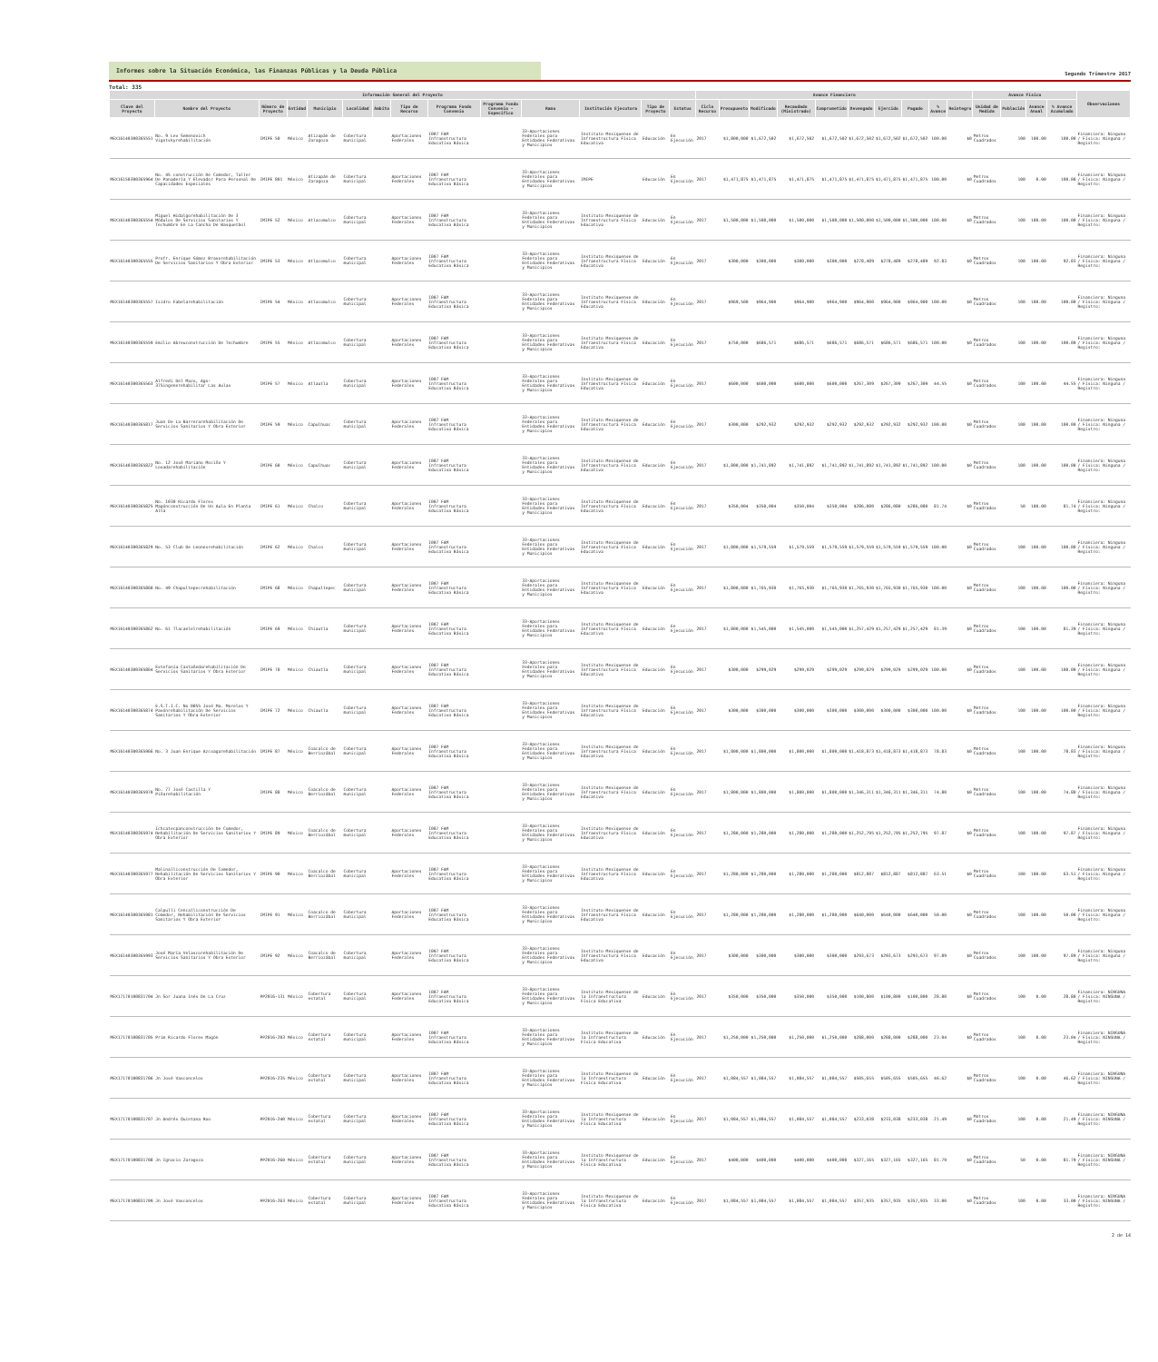Informes sobre la Situación Económica, las Finanzas Públicas y la Deuda Pública
Segundo Trimestre 2017
Total: 335
| Información General del Proyecto | | | | | | | | | | | | | | Avance Financiero | | | | | | | | | | Avance Físico | | | | Observaciones |
| --- | --- | --- | --- | --- | --- | --- | --- | --- | --- | --- | --- | --- | --- | --- | --- | --- | --- | --- | --- | --- | --- | --- | --- | --- | --- | --- | --- | --- |
| Clave del Proyecto | Nombre del Proyecto | Número de Proyecto | Entidad | Municipio | Localidad | Ámbito | Tipo de Recurso | Programa Fondo Convenio | Programa Fondo Convenio - Específico | Ramo | Institución Ejecutora | Tipo de Proyecto | Estatus | Ciclo Recurso | Presupuesto | Modificado | Recaudado (Ministrado) | Comprometido | Devengado | Ejercido | Pagado | % Avance | Reintegro | Unidad de Medida | Población | Avance Anual | % Avance Acumulado | |
| MEX16140300365551 | No. 9 Lev Semenovich Vigotskyrehabilitación | IMIPE 50 | México | Atizapán de Zaragoza | Cobertura municipal | | Aportaciones Federales | I007 FAM Infraestructura Educativa Básica | | 33-Aportaciones Federales para Entidades Federativas y Municipios | Instituto Mexiquense de Infraestructura Física Educativa | Educación | En Ejecución | 2017 | $1,800,000 | $1,672,502 | $1,672,502 | $1,672,502 | $1,672,502 | $1,672,502 | $1,672,502 | 100.00 | $0 | Metros Cuadrados | 100 | 100.00 | 100.00 | Financiera: Ninguna / Física: Ninguna / Registro: |
| MEX16150300365964 | No. 45 construcción De Comedor, Taller De Panadería Y Elevador Para Personal De Capacidades Especiales | IMIPE 801 | México | Atizapán de Zaragoza | Cobertura municipal | | Aportaciones Federales | I007 FAM Infraestructura Educativa Básica | | 33-Aportaciones Federales para Entidades Federativas y Municipios | IMIPE | Educación | En Ejecución | 2017 | $1,471,875 | $1,471,875 | $1,471,875 | $1,471,875 | $1,471,875 | $1,471,875 | $1,471,875 | 100.00 | $0 | Metros Cuadrados | 100 | 0.00 | 100.00 | Financiera: Ninguna / Física: Ninguna / Registro: |
| MEX16140300365554 | Miguel Hidalgorehabilitación De 3 Módulos De Servicios Sanitarios Y Techumbre En La Cancha De Basquetbol | IMIPE 52 | México | Atlacomulco | Cobertura municipal | | Aportaciones Federales | I007 FAM Infraestructura Educativa Básica | | 33-Aportaciones Federales para Entidades Federativas y Municipios | Instituto Mexiquense de Infraestructura Física Educativa | Educación | En Ejecución | 2017 | $1,500,000 | $1,500,000 | $1,500,000 | $1,500,000 | $1,500,000 | $1,500,000 | $1,500,000 | 100.00 | $0 | Metros Cuadrados | 100 | 100.00 | 100.00 | Financiera: Ninguna / Física: Ninguna / Registro: |
| MEX16140300365555 | Profr. Enrique Gómez Bravorehabilitación De Servicios Sanitarios Y Obra Exterior | IMIPE 53 | México | Atlacomulco | Cobertura municipal | | Aportaciones Federales | I007 FAM Infraestructura Educativa Básica | | 33-Aportaciones Federales para Entidades Federativas y Municipios | Instituto Mexiquense de Infraestructura Física Educativa | Educación | En Ejecución | 2017 | $300,000 | $300,000 | $300,000 | $300,000 | $278,489 | $278,489 | $278,489 | 92.83 | $0 | Metros Cuadrados | 100 | 100.00 | 92.83 | Financiera: Ninguna / Física: Ninguna / Registro: |
| MEX16140300365557 | Isidro Fabelarehabilitación | IMIPE 54 | México | Atlacomulco | Cobertura municipal | | Aportaciones Federales | I007 FAM Infraestructura Educativa Básica | | 33-Aportaciones Federales para Entidades Federativas y Municipios | Instituto Mexiquense de Infraestructura Física Educativa | Educación | En Ejecución | 2017 | $969,500 | $964,900 | $964,900 | $964,900 | $964,900 | $964,900 | $964,900 | 100.00 | $0 | Metros Cuadrados | 100 | 100.00 | 100.00 | Financiera: Ninguna / Física: Ninguna / Registro: |
| MEX16140300365559 | Emilio Abreuconstrucción De Techumbre | IMIPE 55 | México | Atlacomulco | Cobertura municipal | | Aportaciones Federales | I007 FAM Infraestructura Educativa Básica | | 33-Aportaciones Federales para Entidades Federativas y Municipios | Instituto Mexiquense de Infraestructura Física Educativa | Educación | En Ejecución | 2017 | $750,000 | $686,571 | $686,571 | $686,571 | $686,571 | $686,571 | $686,571 | 100.00 | $0 | Metros Cuadrados | 100 | 100.00 | 100.00 | Financiera: Ninguna / Física: Ninguna / Registro: |
| MEX16140300365563 | Alfredi Del Mazo, Ago-375ingenerehabilitar Las Aulas | IMIPE 57 | México | Atlautla | Cobertura municipal | | Aportaciones Federales | I007 FAM Infraestructura Educativa Básica | | 33-Aportaciones Federales para Entidades Federativas y Municipios | Instituto Mexiquense de Infraestructura Física Educativa | Educación | En Ejecución | 2017 | $600,000 | $600,000 | $600,000 | $600,000 | $267,309 | $267,309 | $267,309 | 44.55 | $0 | Metros Cuadrados | 100 | 100.00 | 44.55 | Financiera: Ninguna / Física: Ninguna / Registro: |
| MEX16140300365817 | Juan De La Barrerarehabilitación De Servicios Sanitarios Y Obra Exterior | IMIPE 59 | México | Capulhuac | Cobertura municipal | | Aportaciones Federales | I007 FAM Infraestructura Educativa Básica | | 33-Aportaciones Federales para Entidades Federativas y Municipios | Instituto Mexiquense de Infraestructura Física Educativa | Educación | En Ejecución | 2017 | $300,000 | $292,932 | $292,932 | $292,932 | $292,932 | $292,932 | $292,932 | 100.00 | $0 | Metros Cuadrados | 100 | 100.00 | 100.00 | Financiera: Ninguna / Física: Ninguna / Registro: |
| MEX16140300365822 | No. 12 José Mariano Mociño Y Losadarehabilitación | IMIPE 60 | México | Capulhuac | Cobertura municipal | | Aportaciones Federales | I007 FAM Infraestructura Educativa Básica | | 33-Aportaciones Federales para Entidades Federativas y Municipios | Instituto Mexiquense de Infraestructura Física Educativa | Educación | En Ejecución | 2017 | $1,800,000 | $1,741,892 | $1,741,892 | $1,741,892 | $1,741,892 | $1,741,892 | $1,741,892 | 100.00 | $0 | Metros Cuadrados | 100 | 100.00 | 100.00 | Financiera: Ninguna / Física: Ninguna / Registro: |
| MEX16140300365825 | No. 1030 Ricardo Flores Magónconstrucción De Un Aula En Planta Alta | IMIPE 61 | México | Chalco | Cobertura municipal | | Aportaciones Federales | I007 FAM Infraestructura Educativa Básica | | 33-Aportaciones Federales para Entidades Federativas y Municipios | Instituto Mexiquense de Infraestructura Física Educativa | Educación | En Ejecución | 2017 | $350,004 | $350,004 | $350,004 | $350,004 | $286,080 | $286,080 | $286,080 | 81.74 | $0 | Metros Cuadrados | 50 | 100.00 | 81.74 | Financiera: Ninguna / Física: Ninguna / Registro: |
| MEX16140300365829 | No. 53 Club De Leonesrehabilitación | IMIPE 62 | México | Chalco | Cobertura municipal | | Aportaciones Federales | I007 FAM Infraestructura Educativa Básica | | 33-Aportaciones Federales para Entidades Federativas y Municipios | Instituto Mexiquense de Infraestructura Física Educativa | Educación | En Ejecución | 2017 | $1,800,000 | $1,579,559 | $1,579,559 | $1,579,559 | $1,579,559 | $1,579,559 | $1,579,559 | 100.00 | $0 | Metros Cuadrados | 100 | 100.00 | 100.00 | Financiera: Ninguna / Física: Ninguna / Registro: |
| MEX16140300365860 | No. 49 Chapultepecrehabilitación | IMIPE 68 | México | Chapultepec | Cobertura municipal | | Aportaciones Federales | I007 FAM Infraestructura Educativa Básica | | 33-Aportaciones Federales para Entidades Federativas y Municipios | Instituto Mexiquense de Infraestructura Física Educativa | Educación | En Ejecución | 2017 | $1,800,000 | $1,765,930 | $1,765,930 | $1,765,930 | $1,765,930 | $1,765,930 | $1,765,930 | 100.00 | $0 | Metros Cuadrados | 100 | 100.00 | 100.00 | Financiera: Ninguna / Física: Ninguna / Registro: |
| MEX16140300365862 | No. 61 Tlacaelelrehabilitación | IMIPE 69 | México | Chiautla | Cobertura municipal | | Aportaciones Federales | I007 FAM Infraestructura Educativa Básica | | 33-Aportaciones Federales para Entidades Federativas y Municipios | Instituto Mexiquense de Infraestructura Física Educativa | Educación | En Ejecución | 2017 | $1,800,000 | $1,545,000 | $1,545,000 | $1,545,000 | $1,257,429 | $1,257,429 | $1,257,429 | 81.39 | $0 | Metros Cuadrados | 100 | 100.00 | 81.39 | Financiera: Ninguna / Física: Ninguna / Registro: |
| MEX16140300365864 | Estefanía Castañedarehabilitación De Servicios Sanitarios Y Obra Exterior | IMIPE 70 | México | Chiautla | Cobertura municipal | | Aportaciones Federales | I007 FAM Infraestructura Educativa Básica | | 33-Aportaciones Federales para Entidades Federativas y Municipios | Instituto Mexiquense de Infraestructura Física Educativa | Educación | En Ejecución | 2017 | $300,000 | $299,029 | $299,029 | $299,029 | $299,029 | $299,029 | $299,029 | 100.00 | $0 | Metros Cuadrados | 100 | 100.00 | 100.00 | Financiera: Ninguna / Física: Ninguna / Registro: |
| MEX16140300365874 | E.S.T.I.C. No 0055 José Ma. Morelos Y Pavónrehabilitación De Servicios Sanitarios Y Obra Exterior | IMIPE 72 | México | Chiautla | Cobertura municipal | | Aportaciones Federales | I007 FAM Infraestructura Educativa Básica | | 33-Aportaciones Federales para Entidades Federativas y Municipios | Instituto Mexiquense de Infraestructura Física Educativa | Educación | En Ejecución | 2017 | $300,000 | $300,000 | $300,000 | $300,000 | $300,000 | $300,000 | $300,000 | 100.00 | $0 | Metros Cuadrados | 100 | 100.00 | 100.00 | Financiera: Ninguna / Física: Ninguna / Registro: |
| MEX16140300365966 | No. 3 Juan Enrique Azcoagarehabilitación | IMIPE 87 | México | Coacalco de Berriozábal | Cobertura municipal | | Aportaciones Federales | I007 FAM Infraestructura Educativa Básica | | 33-Aportaciones Federales para Entidades Federativas y Municipios | Instituto Mexiquense de Infraestructura Física Educativa | Educación | En Ejecución | 2017 | $1,800,000 | $1,800,000 | $1,800,000 | $1,800,000 | $1,418,873 | $1,418,873 | $1,418,873 | 78.83 | $0 | Metros Cuadrados | 100 | 100.00 | 78.83 | Financiera: Ninguna / Física: Ninguna / Registro: |
| MEX16140300365970 | No. 77 José Castilla Y Piñarehabilitación | IMIPE 88 | México | Coacalco de Berriozábal | Cobertura municipal | | Aportaciones Federales | I007 FAM Infraestructura Educativa Básica | | 33-Aportaciones Federales para Entidades Federativas y Municipios | Instituto Mexiquense de Infraestructura Física Educativa | Educación | En Ejecución | 2017 | $1,800,000 | $1,800,000 | $1,800,000 | $1,800,000 | $1,346,311 | $1,346,311 | $1,346,311 | 74.80 | $0 | Metros Cuadrados | 100 | 100.00 | 74.80 | Financiera: Ninguna / Física: Ninguna / Registro: |
| MEX16140300365974 | Ichcatecpanconstrucción De Comedor, Rehabilitación De Servicios Sanitarios Y Obra Exterior | IMIPE 89 | México | Coacalco de Berriozábal | Cobertura municipal | | Aportaciones Federales | I007 FAM Infraestructura Educativa Básica | | 33-Aportaciones Federales para Entidades Federativas y Municipios | Instituto Mexiquense de Infraestructura Física Educativa | Educación | En Ejecución | 2017 | $1,280,000 | $1,280,000 | $1,280,000 | $1,280,000 | $1,252,795 | $1,252,795 | $1,252,795 | 97.87 | $0 | Metros Cuadrados | 100 | 100.00 | 97.87 | Financiera: Ninguna / Física: Ninguna / Registro: |
| MEX16140300365977 | Malinalliconstrucción De Comedor, Rehabilitación De Servicios Sanitarios Y Obra Exterior | IMIPE 90 | México | Coacalco de Berriozábal | Cobertura municipal | | Aportaciones Federales | I007 FAM Infraestructura Educativa Básica | | 33-Aportaciones Federales para Entidades Federativas y Municipios | Instituto Mexiquense de Infraestructura Física Educativa | Educación | En Ejecución | 2017 | $1,280,000 | $1,280,000 | $1,280,000 | $1,280,000 | $812,887 | $812,887 | $812,887 | 63.51 | $0 | Metros Cuadrados | 100 | 100.00 | 63.51 | Financiera: Ninguna / Física: Ninguna / Registro: |
| MEX16140300365981 | Calpulli Cencalliconstrucción De Comedor, Rehabilitación De Servicios Sanitarios Y Obra Exterior | IMIPE 91 | México | Coacalco de Berriozábal | Cobertura municipal | | Aportaciones Federales | I007 FAM Infraestructura Educativa Básica | | 33-Aportaciones Federales para Entidades Federativas y Municipios | Instituto Mexiquense de Infraestructura Física Educativa | Educación | En Ejecución | 2017 | $1,280,000 | $1,280,000 | $1,280,000 | $1,280,000 | $640,000 | $640,000 | $640,000 | 50.00 | $0 | Metros Cuadrados | 100 | 100.00 | 50.00 | Financiera: Ninguna / Física: Ninguna / Registro: |
| MEX16140300365993 | José María Velascorehabilitación De Servicios Sanitarios Y Obra Exterior | IMIPE 92 | México | Coacalco de Berriozábal | Cobertura municipal | | Aportaciones Federales | I007 FAM Infraestructura Educativa Básica | | 33-Aportaciones Federales para Entidades Federativas y Municipios | Instituto Mexiquense de Infraestructura Física Educativa | Educación | En Ejecución | 2017 | $300,000 | $300,000 | $300,000 | $300,000 | $293,673 | $293,673 | $293,673 | 97.89 | $0 | Metros Cuadrados | 100 | 100.00 | 97.89 | Financiera: Ninguna / Física: Ninguna / Registro: |
| MEX17170100831704 | Jn Sor Juana Inés De La Cruz | PP2016-131 | México | Cobertura estatal | Cobertura municipal | | Aportaciones Federales | I007 FAM Infraestructura Educativa Básica | | 33-Aportaciones Federales para Entidades Federativas y Municipios | Instituto Mexiquense de la Infraestructura Física Educativa | Educación | En Ejecución | 2017 | $350,000 | $350,000 | $350,000 | $350,000 | $100,800 | $100,800 | $100,800 | 28.80 | $0 | Metros Cuadrados | 100 | 0.00 | 28.80 | Financiera: NINGUNA / Física: NINGUNA / Registro: |
| MEX17170100831705 | Prim Ricardo Flores Magón | PP2016-203 | México | Cobertura estatal | Cobertura municipal | | Aportaciones Federales | I007 FAM Infraestructura Educativa Básica | | 33-Aportaciones Federales para Entidades Federativas y Municipios | Instituto Mexiquense de la Infraestructura Física Educativa | Educación | En Ejecución | 2017 | $1,250,000 | $1,250,000 | $1,250,000 | $1,250,000 | $288,000 | $288,000 | $288,000 | 23.04 | $0 | Metros Cuadrados | 100 | 0.00 | 23.04 | Financiera: NINGUNA / Física: NINGUNA / Registro: |
| MEX17170100831706 | Jn José Vasconcelos | PP2016-235 | México | Cobertura estatal | Cobertura municipal | | Aportaciones Federales | I007 FAM Infraestructura Educativa Básica | | 33-Aportaciones Federales para Entidades Federativas y Municipios | Instituto Mexiquense de la Infraestructura Física Educativa | Educación | En Ejecución | 2017 | $1,084,557 | $1,084,557 | $1,084,557 | $1,084,557 | $505,655 | $505,655 | $505,655 | 46.62 | $0 | Metros Cuadrados | 100 | 0.00 | 46.62 | Financiera: NINGUNA / Física: NINGUNA / Registro: |
| MEX17170100831707 | Jn Andrés Quintana Roo | PP2016-240 | México | Cobertura estatal | Cobertura municipal | | Aportaciones Federales | I007 FAM Infraestructura Educativa Básica | | 33-Aportaciones Federales para Entidades Federativas y Municipios | Instituto Mexiquense de la Infraestructura Física Educativa | Educación | En Ejecución | 2017 | $1,084,557 | $1,084,557 | $1,084,557 | $1,084,557 | $233,038 | $233,038 | $233,038 | 21.49 | $0 | Metros Cuadrados | 100 | 0.00 | 21.49 | Financiera: NINGUNA / Física: NINGUNA / Registro: |
| MEX17170100831708 | Jn Ignacio Zaragoza | PP2016-260 | México | Cobertura estatal | Cobertura municipal | | Aportaciones Federales | I007 FAM Infraestructura Educativa Básica | | 33-Aportaciones Federales para Entidades Federativas y Municipios | Instituto Mexiquense de la Infraestructura Física Educativa | Educación | En Ejecución | 2017 | $400,000 | $400,000 | $400,000 | $400,000 | $327,165 | $327,165 | $327,165 | 81.79 | $0 | Metros Cuadrados | 50 | 0.00 | 81.79 | Financiera: NINGUNA / Física: NINGUNA / Registro: |
| MEX17170100831709 | Jn José Vasconcelos | PP2016-263 | México | Cobertura estatal | Cobertura municipal | | Aportaciones Federales | I007 FAM Infraestructura Educativa Básica | | 33-Aportaciones Federales para Entidades Federativas y Municipios | Instituto Mexiquense de la Infraestructura Física Educativa | Educación | En Ejecución | 2017 | $1,084,557 | $1,084,557 | $1,084,557 | $1,084,557 | $357,935 | $357,935 | $357,935 | 33.00 | $0 | Metros Cuadrados | 100 | 0.00 | 33.00 | Financiera: NINGUNA / Física: NINGUNA / Registro: |
2 de 14